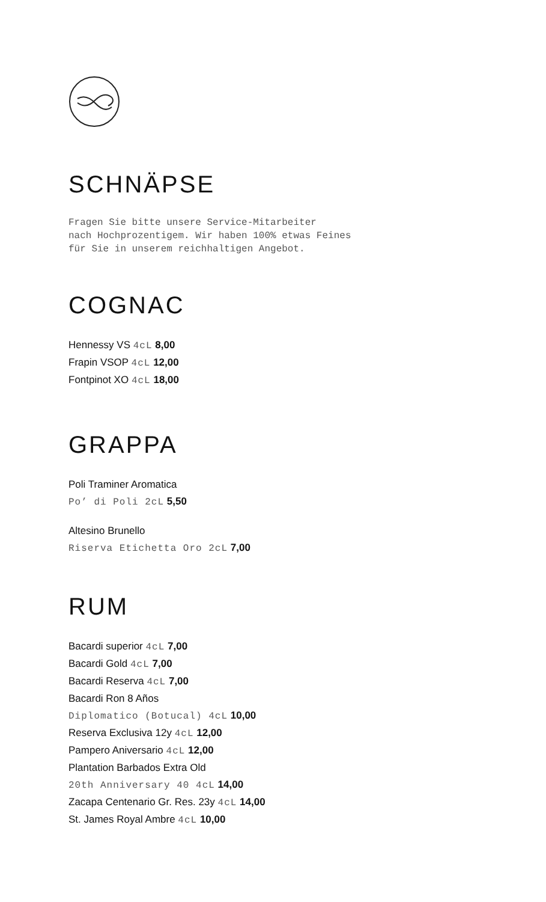SCHNÄPSE
Fragen Sie bitte unsere Service-Mitarbeiter
nach Hochprozentigem. Wir haben 100% etwas Feines
für Sie in unserem reichhaltigen Angebot.
COGNAC
Hennessy VS 4cL 8,00
Frapin VSOP 4cL 12,00
Fontpinot XO 4cL 18,00
GRAPPA
Poli Traminer Aromatica
Po’ di Poli 2cL 5,50
Altesino Brunello
Riserva Etichetta Oro 2cL 7,00
RUM
Bacardi superior 4cL 7,00
Bacardi Gold 4cL 7,00
Bacardi Reserva 4cL 7,00
Bacardi Ron 8 Años
Diplomatico (Botucal) 4cL 10,00
Reserva Exclusiva 12y 4cL 12,00
Pampero Aniversario 4cL 12,00
Plantation Barbados Extra Old
20th Anniversary 40 4cL 14,00
Zacapa Centenario Gr. Res. 23y 4cL 14,00
St. James Royal Ambre 4cL 10,00